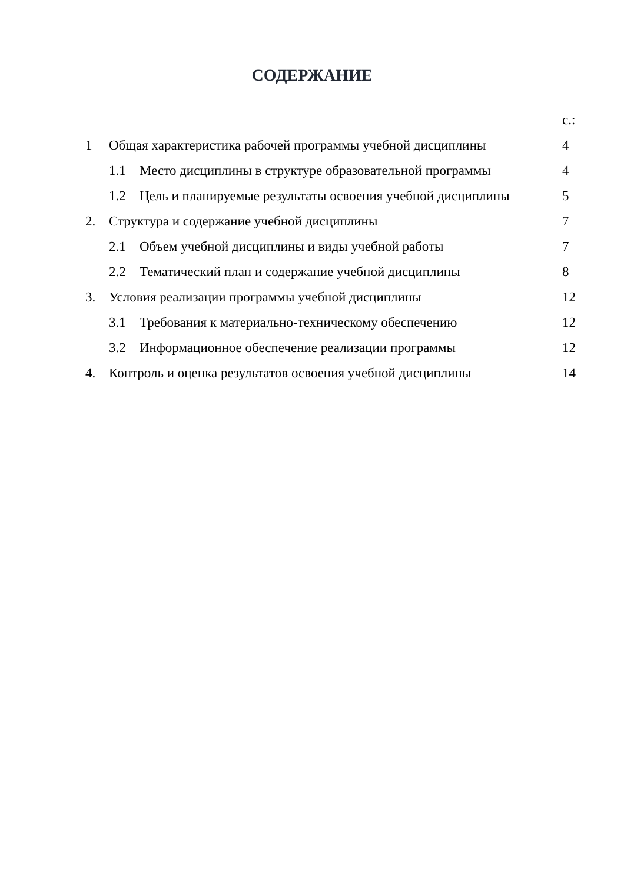СОДЕРЖАНИЕ
| | | | с.: |
| 1 | Общая характеристика рабочей программы учебной дисциплины | | 4 |
| | 1.1 | Место дисциплины в структуре образовательной программы | 4 |
| | 1.2 | Цель и планируемые результаты освоения учебной дисциплины | 5 |
| 2. | Структура и содержание учебной дисциплины | | 7 |
| | 2.1 | Объем учебной дисциплины и виды учебной работы | 7 |
| | 2.2 | Тематический план и содержание учебной дисциплины | 8 |
| 3. | Условия реализации программы учебной дисциплины | | 12 |
| | 3.1 | Требования к материально-техническому обеспечению | 12 |
| | 3.2 | Информационное обеспечение реализации программы | 12 |
| 4. | Контроль и оценка результатов освоения учебной дисциплины | | 14 |